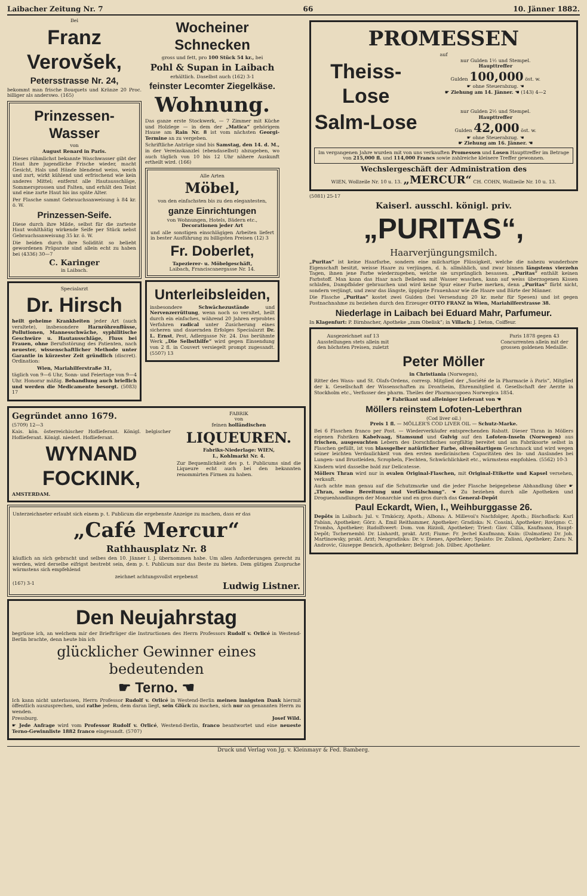Laibacher Zeitung Nr. 7 66 10. Jänner 1882.
Bei
Franz Verovšek,
Petersstrasse Nr. 24,
bekommt man frische Bouquets und Kränze 20 Proc. billiger als anderswo. (165)
Prinzessen-Wasser
von
August Renard in Paris.
Dieses rühmlichst bekannte Waschwasser gibt der Haut ihre jugendliche Frische wieder, macht Gesicht, Hals und Hände blendend weiss, weich und zart, wirkt kühlend und erfrischend wie kein anderes Mittel; entfernt alle Hautausschläge, Sommersprossen und Falten, und erhält den Teint und eine zarte Haut bis ins späte Alter.
Per Flasche sammt Gebrauchsanweisung à 84 kr. ö. W.
Prinzessen-Seife.
Diese durch ihre Milde, selbst für die zarteste Haut wohlthätig wirkende Seife per Stück nebst Gebrauchsanweisung 35 kr. ö. W.
Die beiden durch ihre Solidität so beliebt gewordenen Präparate sind allein echt zu haben bei (4336) 30—7
C. Karinger
in Laibach.
Specialarzt
Dr. Hirsch
heilt geheime Krankheiten jeder Art (auch veraltete), insbesondere Harnröhrenflüsse, Pollutionen, Mannesschwäche, syphilitische Geschwüre u. Hautausschläge, Fluss bei Frauen, ohne Berufsstörung des Patienten, nach neuester, wissenschaftlicher Methode unter Garantie in kürzester Zeit gründlich (discret). Ordination:
Wien, Mariahilferstraße 31,
täglich von 9—6 Uhr, Sonn- und Feiertage von 9—4 Uhr. Honorar mäßig. Behandlung auch brieflich und werden die Medicamente besorgt. (5083) 17
Wocheiner Schnecken
gross und fett, pro 100 Stück 54 kr., bei
Pohl & Supan in Laibach
erhältlich. Daselbst auch (162) 3-1
feinster Lecomter Ziegelkäse.
Wohnung.
Das ganze erste Stockwerk, — 7 Zimmer mit Küche und Holzlege — in dem der „Matica“ gehörigem Hause am Rain Nr. 8 ist vom nächsten Georgi-Termine an zu vergeben.
Schriftliche Anträge sind bis Samstag, den 14. d. M., in der Vereinskanzlei (ebendaselbst) abzugeben, wo auch täglich von 10 bis 12 Uhr nähere Auskunft ertheilt wird. (166)
Alle Arten
Möbel,
von den einfachsten bis zu den elegantesten,
ganze Einrichtungen
von Wohnungen, Hotels, Bädern etc.,
Decorationen jeder Art
und alle sonstigen einschlägigen Arbeiten liefert in bester Ausführung zu billigsten Preisen (12) 3
Fr. Doberlet,
Tapezierer- u. Möbelgeschäft,
Laibach, Franciscanergasse Nr. 14.
Unterleibsleiden,
insbesondere Schwächezustände und Nervenzerrüttung, wenn noch so veraltet, heilt durch ein einfaches, während 20 Jahren erprobtes Verfahren radical unter Zusicherung eines sicheren und dauernden Erfolges Specialarzt Dr. L. Ernst, Pest, Adlergasse Nr. 24. Das berühmte Werk „Die Selbsthilfe“ wird gegen Einsendung von 2 fl. in Couvert versiegelt prompt zugesandt. (5507) 13
Gegründet anno 1679.
(5709) 12—3
Kais. kön. österreichischer Hoflieferant. Königl. belgischer Hoflieferant. Königl. niederl. Hoflieferant.
WYNAND FOCKINK,
AMSTERDAM.
FABRIK
von
feinen holländischen
LIQUEUREN.
Fabriks-Niederlage: WIEN,
I., Kohlmarkt Nr. 4.
Zur Bequemlichkeit des p. t. Publicums sind die Liqueure echt auch bei den bekannten renommirten Firmen zu haben.
Unterzeichneter erlaubt sich einem p. t. Publicum die ergebenste Anzeige zu machen, dass er das
„Café Mercur“
Rathhausplatz Nr. 8
käuflich an sich gebracht und selbes den 10. Jänner l. J. übernommen habe. Um allen Anforderungen gerecht zu werden, wird derselbe eifrigst bestrebt sein, dem p. t. Publicum nur das Beste zu bieten. Dem gütigen Zuspruche wärmstens sich empfehlend
zeichnet achtungsvollst ergebenst
(167) 3-1 Ludwig Listner.
Den Neujahrstag
begrüsse ich, an welchem mir der Briefträger die Instructionen des Herrn Professors Rudolf v. Orlicé in Westend-Berlin brachte, denn heute bin ich
glücklicher Gewinner eines bedeutenden
☛ Terno. ☚
Ich kann nicht unterlassen, Herrn Professor Rudolf v. Orlicé in Westend-Berlin meinen innigsten Dank hiermit öffentlich auszusprechen, und rathe jedem, dem daran liegt, sein Glück zu machen, sich nur an genannten Herrn zu wenden.
Pressburg. Josef Wild.
☛ Jede Anfrage wird vom Professor Rudolf v. Orlicé, Westend-Berlin, franco beantwortet und eine neueste Terno-Gewinnliste 1882 franco eingesandt. (5707)
PROMESSEN
auf
Theiss-Lose
nur Gulden 1½ und Stempel.
Haupttreffer
Gulden 100,000 öst. w.
☛ ohne Steuerabzug. ☚
☛ Ziehung am 14. Jänner. ☚ (143) 4—2
Salm-Lose
nur Gulden 2½ und Stempel.
Haupttreffer
Gulden 42,000 öst. w.
☛ ohne Steuerabzug. ☚
☛ Ziehung am 16. Jänner. ☚
Im vergangenen Jahre wurden mit von uns verkauften Promessen und Losen Haupttreffer im Betrage von 215,000 fl. und 114,000 Francs sowie zahlreiche kleinere Treffer gewonnen.
Wechslergeschäft der Administration des
WIEN, Wollzeile Nr. 10 u. 13. „MERCUR“ CH. COHN, Wollzeile Nr. 10 u. 13.
(5081) 25-17
Kaiserl. ausschl. königl. priv.
„PURITAS“,
Haarverjüngungsmilch.
„Puritas“ ist keine Haarfarbe, sondern eine milchartige Flüssigkeit, welche die nahezu wunderbare Eigenschaft besitzt, weisse Haare zu verjüngen, d. h. allmählich, und zwar binnen längstens vierzehn Tagen, ihnen jene Farbe wiederzugeben, welche sie ursprünglich besassen. „Puritas“ enthält keinen Farbstoff. Man kann das Haar nach Belieben mit Wasser waschen, kann auf weiss überzogenen Kissen schlafen, Dampfbäder gebrauchen und wird keine Spur einer Farbe merken, denn „Puritas“ färbt nicht, sondern verjüngt, und zwar das längste, üppigste Frauenhaar wie die Haare und Bärte der Männer.
Die Flasche „Puritas“ kostet zwei Gulden (bei Versendung 20 kr. mehr für Spesen) und ist gegen Postnachnahme zu beziehen durch den Erzeuger OTTO FRANZ in Wien, Mariahilferstrasse 38.
Niederlage in Laibach bei Eduard Mahr, Parfumeur.
In Klagenfurt: P. Birnbacher, Apotheke „zum Obelisk“; in Villach: J. Deton, Coiffeur.
Ausgezeichnet auf 13 Ausstellungen stets allein mit den höchsten Preisen, zuletzt
Paris 1878 gegen 43 Concurrenten allein mit der grossen goldenen Medaille.
Peter Möller
in Christiania (Norwegen),
Ritter des Wasa- und St. Olafs-Ordens, corresp. Mitglied der „Société de la Pharmacie à Paris“, Mitglied der k. Gesellschaft der Wissenschaften zu Drontheim, Ehrenmitglied d. Gesellschaft der Aerzte in Stockholm etc., Verfasser des pharm. Theiles der Pharmacopoea Norwegica 1854.
☛ Fabrikant und alleiniger Lieferant von ☚
Möllers reinstem Lofoten-Leberthran
(Cod liver oil.)
Preis 1 fl. — MÖLLER'S COD LIVER OIL — Schutz-Marke.
Bei 6 Flaschen franco per Post. — Wiederverkäufer entsprechenden Rabatt. Dieser Thran in Möllers eigenen Fabriken Kabelvaag, Stamsund und Gulvig auf den Lofoten-Inseln (Norwegen) aus frischen, ausgesuchten Lebern des Dorschfisches sorgfältig bereitet und am Fabriksorte selbst in Flaschen gefüllt, ist von blassgelber natürlicher Farbe, olivenölartigem Geschmack und wird wegen seiner leichten Verdaulichkeit von den ersten medicinischen Capacitäten des In- und Auslandes bei Lungen- und Brustleiden, Scropheln, Flechten, Schwächlichkeit etc., wärmstens empfohlen. (5562) 10-3
Kindern wird dasselbe bald zur Delicatesse.
Möllers Thran wird nur in ovalen Original-Flaschen, mit Original-Etikette und Kapsel versehen, verkauft.
Auch achte man genau auf die Schutzmarke und die jeder Flasche beigegebene Abhandlung über ☛ „Thran, seine Bereitung und Verfälschung“. ☚ Zu beziehen durch alle Apotheken und Droguenhandlungen der Monarchie und en gros durch das General-Depôt
Paul Eckardt, Wien, I., Weihburggasse 26.
Depôts in Laibach: Jul. v. Trnkóczy, Apoth.; Albona: A. Millevoi's Nachfolger, Apoth.; Bischoflack: Karl Fabian, Apotheker; Görz: A. Emil Reithammer, Apotheker; Gradiska: N. Coasini, Apotheker; Rovigno: C. Tromba, Apotheker; Rudolfswert: Dom. von Rizzoli, Apotheker; Triest: Giov. Cillia, Kaufmann, Haupt-Depôt; Tschernembl: Dr. Linhardt, prakt. Arzt; Fiume: Fr. Jechel Kaufmann; Knin: (Dalmatien) Dr. Joh. Martinowsky, prakt. Arzt; Neugradiska: Dr. v. Dienes, Apotheker; Spalato: Dr. Zuliani, Apotheker; Zara: N. Androvic, Giuseppe Bencich, Apotheker; Belgrad: Joh. Dilber, Apotheker.
Druck und Verlag von Jg. v. Kleinmayr & Fed. Bamberg.